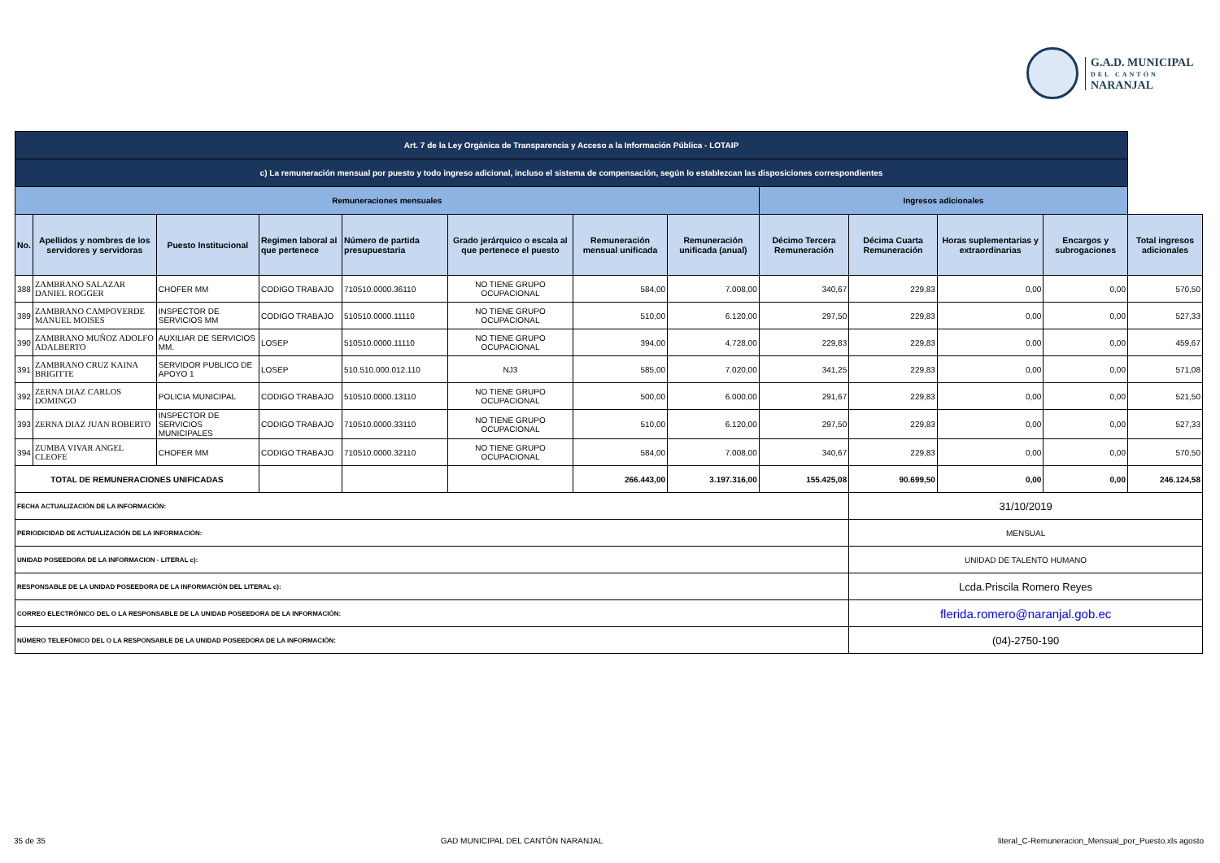G.A.D. MUNICIPAL
DEL CANTÓN
NARANJAL
| Art. 7 de la Ley Orgánica de Transparencia y Acceso a la Información Pública - LOTAIP | | | | | | | | | | | | |
| c) La remuneración mensual por puesto y todo ingreso adicional, incluso el sistema de compensación, según lo establezcan las disposiciones correspondientes | | | | | | | | | | | | |
| Remuneraciones mensuales | | | | | | | | Ingresos adicionales | | | | |
| No. | Apellidos y nombres de los servidores y servidoras | Puesto Institucional | Regimen laboral al que pertenece | Número de partida presupuestaria | Grado jerárquico o escala al que pertenece el puesto | Remuneración mensual unificada | Remuneración unificada (anual) | Décimo Tercera Remuneración | Décima Cuarta Remuneración | Horas suplementarias y extraordinarias | Encargos y subrogaciones | Total ingresos adicionales |
| 388 | ZAMBRANO SALAZAR DANIEL ROGGER | CHOFER MM | CODIGO TRABAJO | 710510.0000.36110 | NO TIENE GRUPO OCUPACIONAL | 584,00 | 7.008,00 | 340,67 | 229,83 | 0,00 | 0,00 | 570,50 |
| 389 | ZAMBRANO CAMPOVERDE MANUEL MOISES | INSPECTOR DE SERVICIOS MM | CODIGO TRABAJO | 510510.0000.11110 | NO TIENE GRUPO OCUPACIONAL | 510,00 | 6.120,00 | 297,50 | 229,83 | 0,00 | 0,00 | 527,33 |
| 390 | ZAMBRANO MUÑOZ ADOLFO ADALBERTO | AUXILIAR DE SERVICIOS MM. | LOSEP | 510510.0000.11110 | NO TIENE GRUPO OCUPACIONAL | 394,00 | 4.728,00 | 229,83 | 229,83 | 0,00 | 0,00 | 459,67 |
| 391 | ZAMBRANO CRUZ KAINA BRIGITTE | SERVIDOR PUBLICO DE APOYO 1 | LOSEP | 510.510.000.012.110 | NJ3 | 585,00 | 7.020,00 | 341,25 | 229,83 | 0,00 | 0,00 | 571,08 |
| 392 | ZERNA DIAZ CARLOS DOMINGO | POLICIA MUNICIPAL | CODIGO TRABAJO | 510510.0000.13110 | NO TIENE GRUPO OCUPACIONAL | 500,00 | 6.000,00 | 291,67 | 229,83 | 0,00 | 0,00 | 521,50 |
| 393 | ZERNA DIAZ JUAN ROBERTO | INSPECTOR DE SERVICIOS MUNICIPALES | CODIGO TRABAJO | 710510.0000.33110 | NO TIENE GRUPO OCUPACIONAL | 510,00 | 6.120,00 | 297,50 | 229,83 | 0,00 | 0,00 | 527,33 |
| 394 | ZUMBA VIVAR ANGEL CLEOFE | CHOFER MM | CODIGO TRABAJO | 710510.0000.32110 | NO TIENE GRUPO OCUPACIONAL | 584,00 | 7.008,00 | 340,67 | 229,83 | 0,00 | 0,00 | 570,50 |
| TOTAL DE REMUNERACIONES UNIFICADAS | | | | | | 266.443,00 | 3.197.316,00 | 155.425,08 | 90.699,50 | 0,00 | 0,00 | 246.124,58 |
| FECHA ACTUALIZACIÓN DE LA INFORMACIÓN: | | | | | | | | | 31/10/2019 | | | |
| PERIODICIDAD DE ACTUALIZACIÓN DE LA INFORMACIÓN: | | | | | | | | | MENSUAL | | | |
| UNIDAD POSEEDORA DE LA INFORMACION - LITERAL c): | | | | | | | | | UNIDAD DE TALENTO HUMANO | | | |
| RESPONSABLE DE LA UNIDAD POSEEDORA DE LA INFORMACIÓN DEL LITERAL c): | | | | | | | | | Lcda.Priscila Romero Reyes | | | |
| CORREO ELECTRÓNICO DEL O LA RESPONSABLE DE LA UNIDAD POSEEDORA DE LA INFORMACIÓN: | | | | | | | | | flerida.romero@naranjal.gob.ec | | | |
| NÚMERO TELEFÓNICO DEL O LA RESPONSABLE DE LA UNIDAD POSEEDORA DE LA INFORMACIÓN: | | | | | | | | | (04)-2750-190 | | | |
35 de 35 GAD MUNICIPAL DEL CANTÓN NARANJAL literal_C-Remuneracion_Mensual_por_Puesto.xls agosto